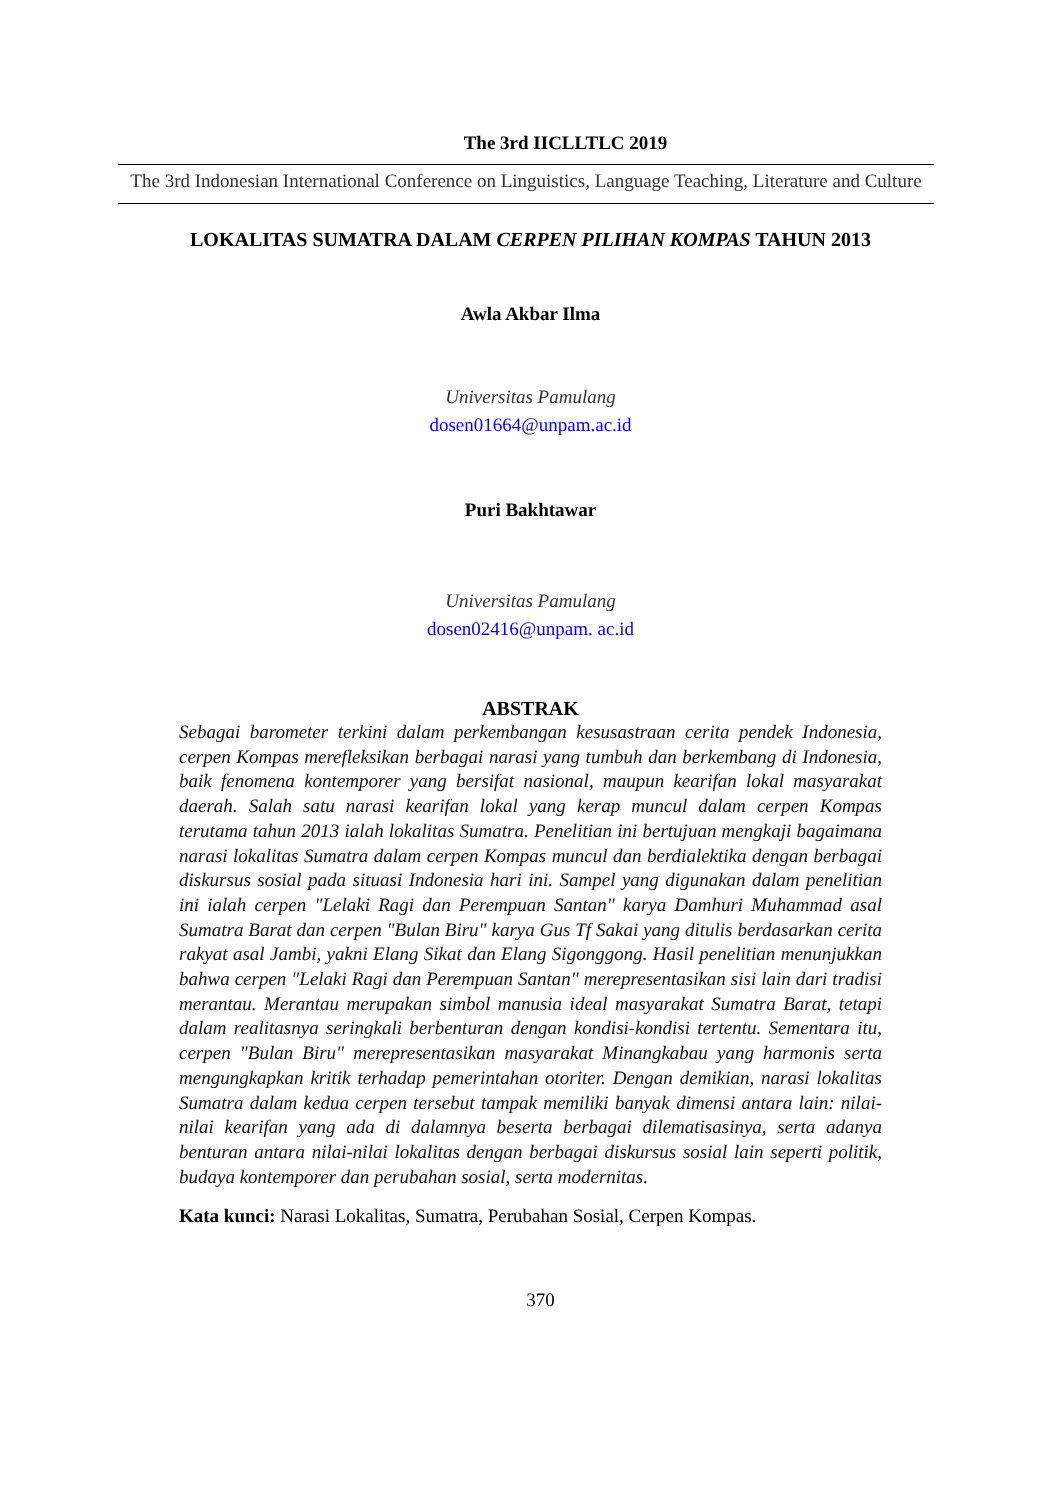The 3rd IICLLTLC 2019
The 3rd Indonesian International Conference on Linguistics, Language Teaching, Literature and Culture
LOKALITAS SUMATRA DALAM CERPEN PILIHAN KOMPAS TAHUN 2013
Awla Akbar Ilma
Universitas Pamulang
dosen01664@unpam.ac.id
Puri Bakhtawar
Universitas Pamulang
dosen02416@unpam. ac.id
ABSTRAK
Sebagai barometer terkini dalam perkembangan kesusastraan cerita pendek Indonesia, cerpen Kompas merefleksikan berbagai narasi yang tumbuh dan berkembang di Indonesia, baik fenomena kontemporer yang bersifat nasional, maupun kearifan lokal masyarakat daerah. Salah satu narasi kearifan lokal yang kerap muncul dalam cerpen Kompas terutama tahun 2013 ialah lokalitas Sumatra. Penelitian ini bertujuan mengkaji bagaimana narasi lokalitas Sumatra dalam cerpen Kompas muncul dan berdialektika dengan berbagai diskursus sosial pada situasi Indonesia hari ini. Sampel yang digunakan dalam penelitian ini ialah cerpen "Lelaki Ragi dan Perempuan Santan" karya Damhuri Muhammad asal Sumatra Barat dan cerpen "Bulan Biru" karya Gus Tf Sakai yang ditulis berdasarkan cerita rakyat asal Jambi, yakni Elang Sikat dan Elang Sigonggong. Hasil penelitian menunjukkan bahwa cerpen "Lelaki Ragi dan Perempuan Santan" merepresentasikan sisi lain dari tradisi merantau. Merantau merupakan simbol manusia ideal masyarakat Sumatra Barat, tetapi dalam realitasnya seringkali berbenturan dengan kondisi-kondisi tertentu. Sementara itu, cerpen "Bulan Biru" merepresentasikan masyarakat Minangkabau yang harmonis serta mengungkapkan kritik terhadap pemerintahan otoriter. Dengan demikian, narasi lokalitas Sumatra dalam kedua cerpen tersebut tampak memiliki banyak dimensi antara lain: nilai-nilai kearifan yang ada di dalamnya beserta berbagai dilematisasinya, serta adanya benturan antara nilai-nilai lokalitas dengan berbagai diskursus sosial lain seperti politik, budaya kontemporer dan perubahan sosial, serta modernitas.
Kata kunci: Narasi Lokalitas, Sumatra, Perubahan Sosial, Cerpen Kompas.
370